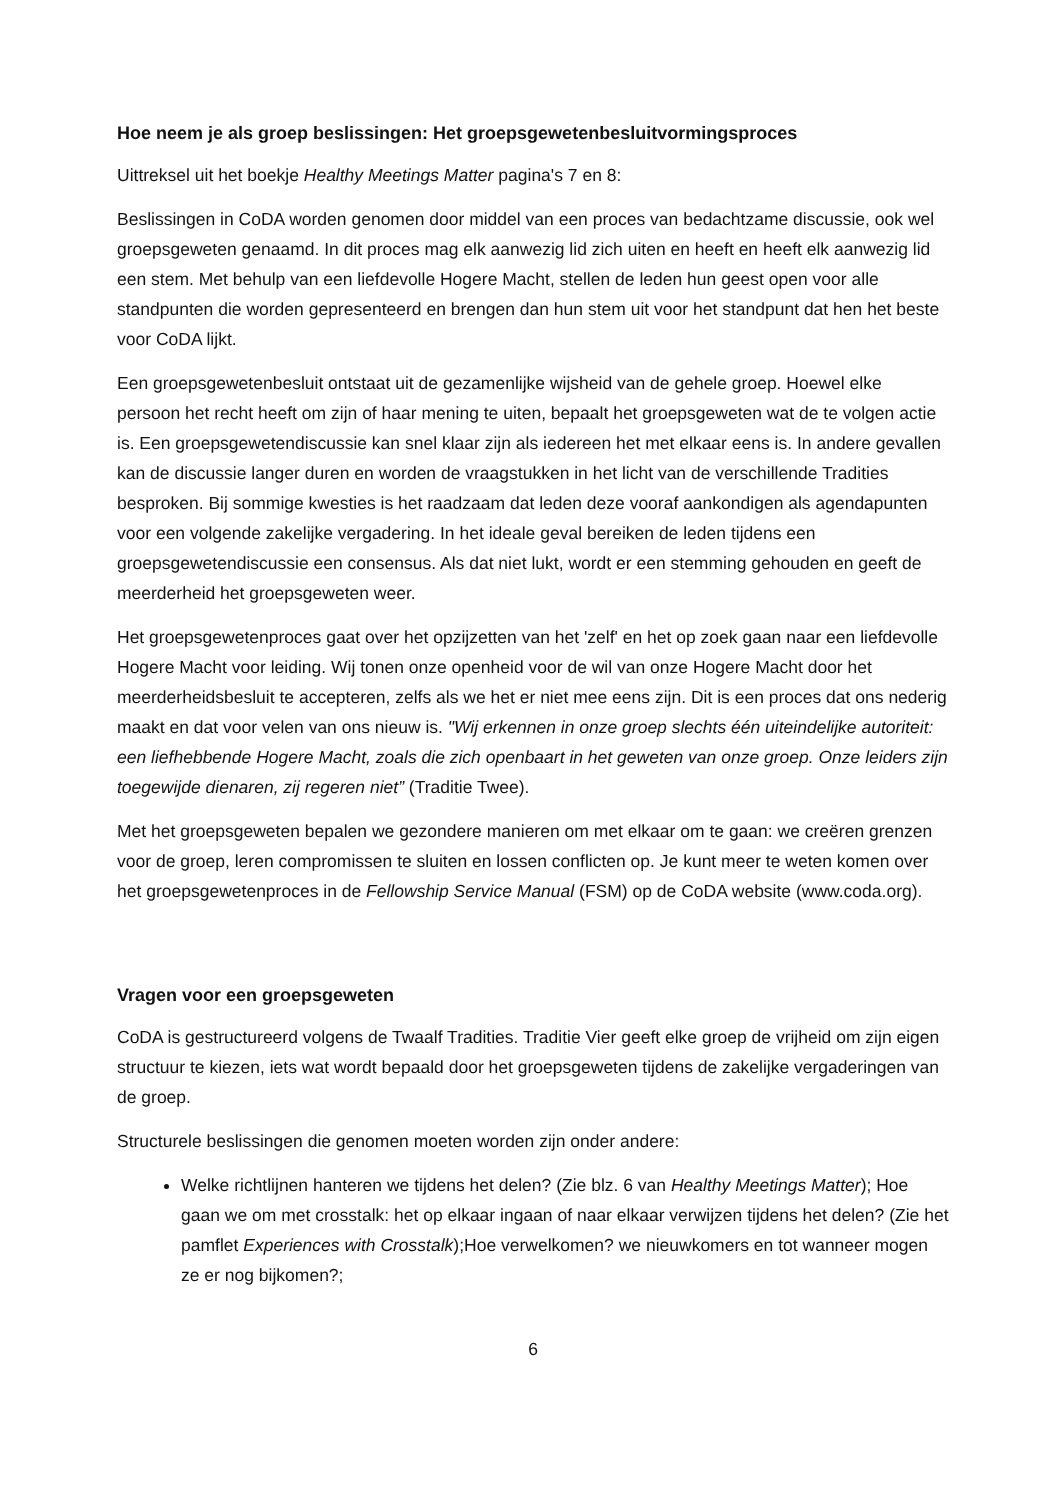Hoe neem je als groep beslissingen: Het groepsgewetenbesluitvormingsproces
Uittreksel uit het boekje Healthy Meetings Matter pagina's 7 en 8:
Beslissingen in CoDA worden genomen door middel van een proces van bedachtzame discussie, ook wel groepsgeweten genaamd. In dit proces mag elk aanwezig lid zich uiten en heeft en heeft elk aanwezig lid een stem. Met behulp van een liefdevolle Hogere Macht, stellen de leden hun geest open voor alle standpunten die worden gepresenteerd en brengen dan hun stem uit voor het standpunt dat hen het beste voor CoDA lijkt.
Een groepsgewetenbesluit ontstaat uit de gezamenlijke wijsheid van de gehele groep. Hoewel elke persoon het recht heeft om zijn of haar mening te uiten, bepaalt het groepsgeweten wat de te volgen actie is. Een groepsgewetendiscussie kan snel klaar zijn als iedereen het met elkaar eens is. In andere gevallen kan de discussie langer duren en worden de vraagstukken in het licht van de verschillende Tradities besproken. Bij sommige kwesties is het raadzaam dat leden deze vooraf aankondigen als agendapunten voor een volgende zakelijke vergadering. In het ideale geval bereiken de leden tijdens een groepsgewetendiscussie een consensus. Als dat niet lukt, wordt er een stemming gehouden en geeft de meerderheid het groepsgeweten weer.
Het groepsgewetenproces gaat over het opzijzetten van het 'zelf' en het op zoek gaan naar een liefdevolle Hogere Macht voor leiding. Wij tonen onze openheid voor de wil van onze Hogere Macht door het meerderheidsbesluit te accepteren, zelfs als we het er niet mee eens zijn. Dit is een proces dat ons nederig maakt en dat voor velen van ons nieuw is. "Wij erkennen in onze groep slechts één uiteindelijke autoriteit: een liefhebbende Hogere Macht, zoals die zich openbaart in het geweten van onze groep. Onze leiders zijn toegewijde dienaren, zij regeren niet” (Traditie Twee).
Met het groepsgeweten bepalen we gezondere manieren om met elkaar om te gaan: we creëren grenzen voor de groep, leren compromissen te sluiten en lossen conflicten op. Je kunt meer te weten komen over het groepsgewetenproces in de Fellowship Service Manual (FSM) op de CoDA website (www.coda.org).
Vragen voor een groepsgeweten
CoDA is gestructureerd volgens de Twaalf Tradities. Traditie Vier geeft elke groep de vrijheid om zijn eigen structuur te kiezen, iets wat wordt bepaald door het groepsgeweten tijdens de zakelijke vergaderingen van de groep.
Structurele beslissingen die genomen moeten worden zijn onder andere:
Welke richtlijnen hanteren we tijdens het delen? (Zie blz. 6 van Healthy Meetings Matter); Hoe gaan we om met crosstalk: het op elkaar ingaan of naar elkaar verwijzen tijdens het delen? (Zie het pamflet Experiences with Crosstalk);Hoe verwelkomen? we nieuwkomers en tot wanneer mogen ze er nog bijkomen?;
6